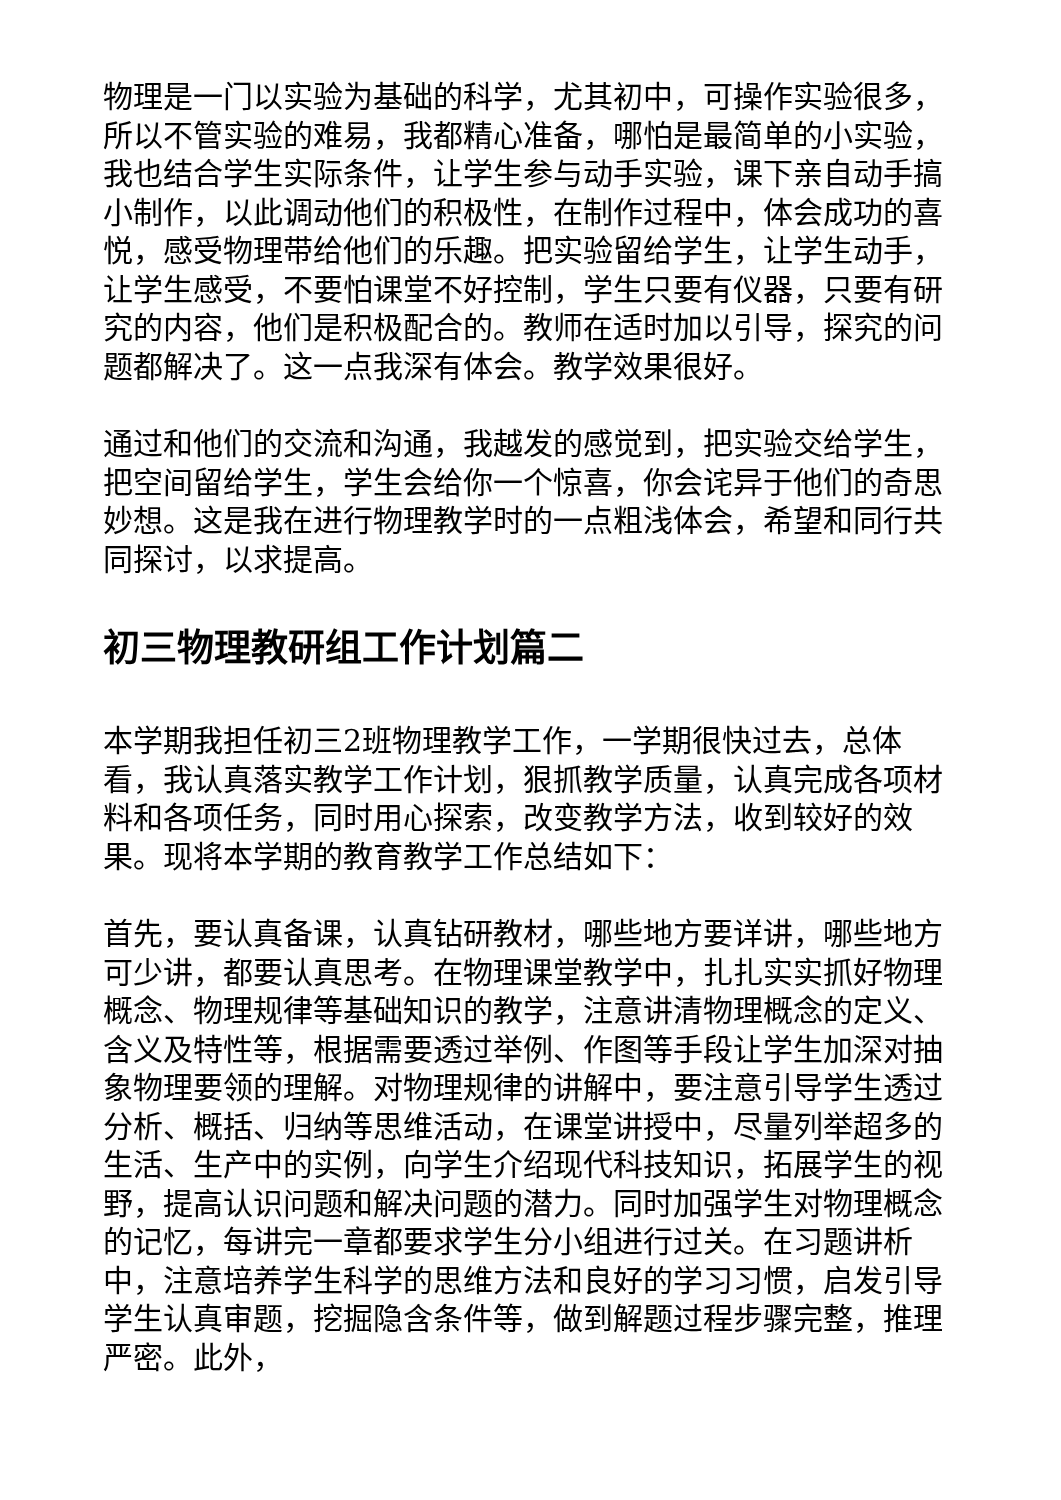物理是一门以实验为基础的科学，尤其初中，可操作实验很多，所以不管实验的难易，我都精心准备，哪怕是最简单的小实验，我也结合学生实际条件，让学生参与动手实验，课下亲自动手搞小制作，以此调动他们的积极性，在制作过程中，体会成功的喜悦，感受物理带给他们的乐趣。把实验留给学生，让学生动手，让学生感受，不要怕课堂不好控制，学生只要有仪器，只要有研究的内容，他们是积极配合的。教师在适时加以引导，探究的问题都解决了。这一点我深有体会。教学效果很好。
通过和他们的交流和沟通，我越发的感觉到，把实验交给学生，把空间留给学生，学生会给你一个惊喜，你会诧异于他们的奇思妙想。这是我在进行物理教学时的一点粗浅体会，希望和同行共同探讨，以求提高。
初三物理教研组工作计划篇二
本学期我担任初三2班物理教学工作，一学期很快过去，总体看，我认真落实教学工作计划，狠抓教学质量，认真完成各项材料和各项任务，同时用心探索，改变教学方法，收到较好的效果。现将本学期的教育教学工作总结如下：
首先，要认真备课，认真钻研教材，哪些地方要详讲，哪些地方可少讲，都要认真思考。在物理课堂教学中，扎扎实实抓好物理概念、物理规律等基础知识的教学，注意讲清物理概念的定义、含义及特性等，根据需要透过举例、作图等手段让学生加深对抽象物理要领的理解。对物理规律的讲解中，要注意引导学生透过分析、概括、归纳等思维活动，在课堂讲授中，尽量列举超多的生活、生产中的实例，向学生介绍现代科技知识，拓展学生的视野，提高认识问题和解决问题的潜力。同时加强学生对物理概念的记忆，每讲完一章都要求学生分小组进行过关。在习题讲析中，注意培养学生科学的思维方法和良好的学习习惯，启发引导学生认真审题，挖掘隐含条件等，做到解题过程步骤完整，推理严密。此外，